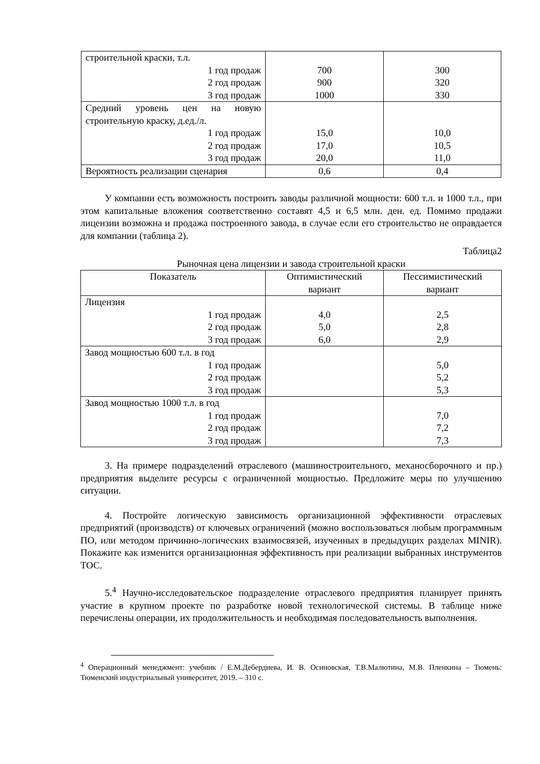| строительной краски, т.л. 1 год продаж 2 год продаж 3 год продаж | 700 900 1000 | 300 320 330 |
| Средний уровень цен на новую строительную краску, д.ед./л. 1 год продаж 2 год продаж 3 год продаж | 15,0 17,0 20,0 | 10,0 10,5 11,0 |
| Вероятность реализации сценария | 0,6 | 0,4 |
У компании есть возможность построить заводы различной мощности: 600 т.л. и 1000 т.л., при этом капитальные вложения соответственно составят 4,5 и 6,5 млн. ден. ед. Помимо продажи лицензии возможна и продажа построенного завода, в случае если его строительство не оправдается для компании (таблица 2).
Таблица2
Рыночная цена лицензии и завода строительной краски
| Показатель | Оптимистический вариант | Пессимистический вариант |
| --- | --- | --- |
| Лицензия 1 год продаж 2 год продаж 3 год продаж | 4,0 5,0 6,0 | 2,5 2,8 2,9 |
| Завод мощностью 600 т.л. в год 1 год продаж 2 год продаж 3 год продаж | | 5,0 5,2 5,3 |
| Завод мощностью 1000 т.л. в год 1 год продаж 2 год продаж 3 год продаж | | 7,0 7,2 7,3 |
3. На примере подразделений отраслевого (машиностроительного, механосборочного и пр.) предприятия выделите ресурсы с ограниченной мощностью. Предложите меры по улучшению ситуации.
4. Постройте логическую зависимость организационной эффективности отраслевых предприятий (производств) от ключевых ограничений (можно воспользоваться любым программным ПО, или методом причинно-логических взаимосвязей, изученных в предыдущих разделах MINIR). Покажите как изменится организационная эффективность при реализации выбранных инструментов ТОС.
5.<sup>4</sup> Научно-исследовательское подразделение отраслевого предприятия планирует принять участие в крупном проекте по разработке новой технологической системы. В таблице ниже перечислены операции, их продолжительность и необходимая последовательность выполнения.
<sup>4</sup> Операционный менеджмент: учебник / Е.М.Дебердиева, И. В. Осиновская, Т.В.Малютина, М.В. Пленкина – Тюмень: Тюменский индустриальный университет, 2019. – 310 с.